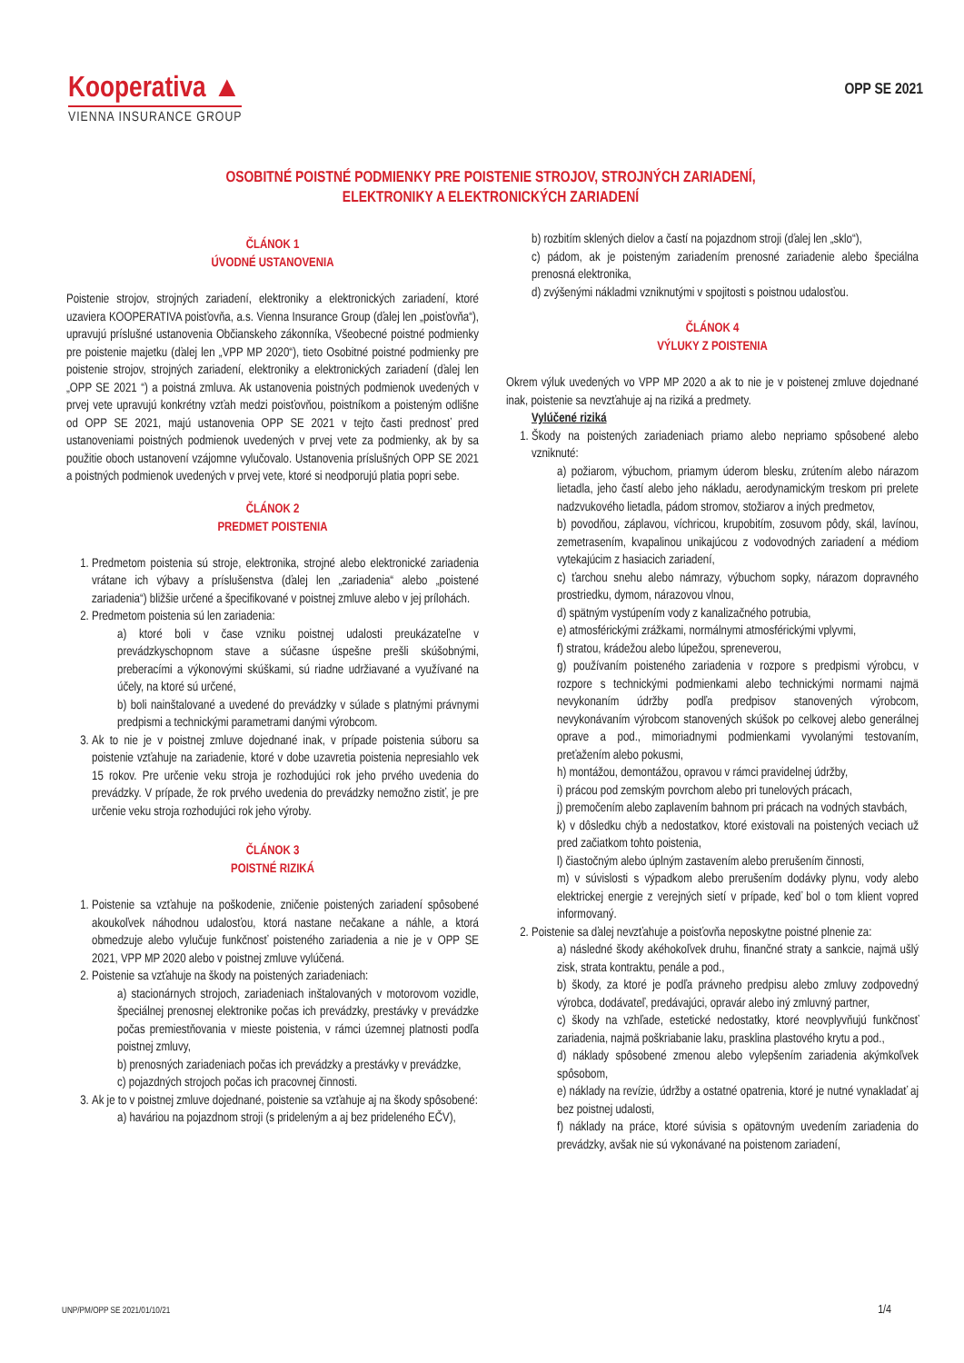Kooperativa ▲
VIENNA INSURANCE GROUP
OPP SE 2021
OSOBITNÉ POISTNÉ PODMIENKY PRE POISTENIE STROJOV, STROJNÝCH ZARIADENÍ, ELEKTRONIKY A ELEKTRONICKÝCH ZARIADENÍ
ČLÁNOK 1
ÚVODNÉ USTANOVENIA
Poistenie strojov, strojných zariadení, elektroniky a elektronických zariadení, ktoré uzaviera KOOPERATIVA poisťovňa, a.s. Vienna Insurance Group (ďalej len „poisťovňa“), upravujú príslušné ustanovenia Občianskeho zákonníka, Všeobecné poistné podmienky pre poistenie majetku (ďalej len „VPP MP 2020“), tieto Osobitné poistné podmienky pre poistenie strojov, strojných zariadení, elektroniky a elektronických zariadení (ďalej len „OPP SE 2021 “) a poistná zmluva. Ak ustanovenia poistných podmienok uvedených v prvej vete upravujú konkrétny vzťah medzi poisťovňou, poistníkom a poisteným odlišne od OPP SE 2021, majú ustanovenia OPP SE 2021 v tejto časti prednosť pred ustanoveniami poistných podmienok uvedených v prvej vete za podmienky, ak by sa použitie oboch ustanovení vzájomne vylučovalo. Ustanovenia príslušných OPP SE 2021 a poistných podmienok uvedených v prvej vete, ktoré si neodporujú platia popri sebe.
ČLÁNOK 2
PREDMET POISTENIA
1. Predmetom poistenia sú stroje, elektronika, strojné alebo elektronické zariadenia vrátane ich výbavy a príslušenstva (ďalej len „zariadenia“ alebo „poistené zariadenia“) bližšie určené a špecifikované v poistnej zmluve alebo v jej prílohách.
2. Predmetom poistenia sú len zariadenia:
a) ktoré boli v čase vzniku poistnej udalosti preukázateľne v prevádzkyschopnom stave a súčasne úspešne prešli skúšobnými, preberacími a výkonovými skúškami, sú riadne udržiavané a využívané na účely, na ktoré sú určené,
b) boli nainštalované a uvedené do prevádzky v súlade s platnými právnymi predpismi a technickými parametrami danými výrobcom.
3. Ak to nie je v poistnej zmluve dojednané inak, v prípade poistenia súboru sa poistenie vzťahuje na zariadenie, ktoré v dobe uzavretia poistenia nepresiahlo vek 15 rokov. Pre určenie veku stroja je rozhodujúci rok jeho prvého uvedenia do prevádzky. V prípade, že rok prvého uvedenia do prevádzky nemožno zistiť, je pre určenie veku stroja rozhodujúci rok jeho výroby.
ČLÁNOK 3
POISTNÉ RIZIKÁ
1. Poistenie sa vzťahuje na poškodenie, zničenie poistených zariadení spôsobené akoukoľvek náhodnou udalosťou, ktorá nastane nečakane a náhle, a ktorá obmedzuje alebo vylučuje funkčnosť poisteného zariadenia a nie je v OPP SE 2021, VPP MP 2020 alebo v poistnej zmluve vylúčená.
2. Poistenie sa vzťahuje na škody na poistených zariadeniach:
a) stacionárnych strojoch, zariadeniach inštalovaných v motorovom vozidle, špeciálnej prenosnej elektronike počas ich prevádzky, prestávky v prevádzke počas premiestňovania v mieste poistenia, v rámci územnej platnosti podľa poistnej zmluvy,
b) prenosných zariadeniach počas ich prevádzky a prestávky v prevádzke,
c) pojazdných strojoch počas ich pracovnej činnosti.
3. Ak je to v poistnej zmluve dojednané, poistenie sa vzťahuje aj na škody spôsobené:
a) haváriou na pojazdnom stroji (s prideleným a aj bez prideleného EČV),
b) rozbitím sklených dielov a častí na pojazdnom stroji (ďalej len „sklo“),
c) pádom, ak je poisteným zariadením prenosné zariadenie alebo špeciálna prenosná elektronika,
d) zvýšenými nákladmi vzniknutými v spojitosti s poistnou udalosťou.
ČLÁNOK 4
VÝLUKY Z POISTENIA
Okrem výluk uvedených vo VPP MP 2020 a ak to nie je v poistenej zmluve dojednané inak, poistenie sa nevzťahuje aj na riziká a predmety.
Vylúčené riziká
1. Škody na poistených zariadeniach priamo alebo nepriamo spôsobené alebo vzniknuté:
a) požiarom, výbuchom, priamym úderom blesku, zrútením alebo nárazom lietadla, jeho častí alebo jeho nákladu, aerodynamickým treskom pri prelete nadzvukového lietadla, pádom stromov, stožiarov a iných predmetov,
b) povodňou, záplavou, víchricou, krupobitím, zosuvom pôdy, skál, lavínou, zemetrasením, kvapalinou unikajúcou z vodovodných zariadení a médiom vytekajúcim z hasiacich zariadení,
c) ťarchou snehu alebo námrazy, výbuchom sopky, nárazom dopravného prostriedku, dymom, nárazovou vlnou,
d) spätným vystúpením vody z kanalizačného potrubia,
e) atmosférickými zrážkami, normálnymi atmosférickými vplyvmi,
f) stratou, krádežou alebo lúpežou, spreneverou,
g) používaním poisteného zariadenia v rozpore s predpismi výrobcu, v rozpore s technickými podmienkami alebo technickými normami najmä nevykonaním údržby podľa predpisov stanovených výrobcom, nevykonávaním výrobcom stanovených skúšok po celkovej alebo generálnej oprave a pod., mimoriadnymi podmienkami vyvolanými testovaním, preťažením alebo pokusmi,
h) montážou, demontážou, opravou v rámci pravidelnej údržby,
i) prácou pod zemským povrchom alebo pri tunelových prácach,
j) premočením alebo zaplavením bahnom pri prácach na vodných stavbách,
k) v dôsledku chýb a nedostatkov, ktoré existovali na poistených veciach už pred začiatkom tohto poistenia,
l) čiastočným alebo úplným zastavením alebo prerušením činnosti,
m) v súvislosti s výpadkom alebo prerušením dodávky plynu, vody alebo elektrickej energie z verejných sietí v prípade, keď bol o tom klient vopred informovaný.
2. Poistenie sa ďalej nevzťahuje a poisťovňa neposkytne poistné plnenie za:
a) následné škody akéhokoľvek druhu, finančné straty a sankcie, najmä ušlý zisk, strata kontraktu, penále a pod.,
b) škody, za ktoré je podľa právneho predpisu alebo zmluvy zodpovedný výrobca, dodávateľ, predávajúci, opravár alebo iný zmluvný partner,
c) škody na vzhľade, estetické nedostatky, ktoré neovplyvňujú funkčnosť zariadenia, najmä poškriabanie laku, prasklina plastového krytu a pod.,
d) náklady spôsobené zmenou alebo vylepšením zariadenia akýmkoľvek spôsobom,
e) náklady na revízie, údržby a ostatné opatrenia, ktoré je nutné vynakladať aj bez poistnej udalosti,
f) náklady na práce, ktoré súvisia s opätovným uvedením zariadenia do prevádzky, avšak nie sú vykonávané na poistenom zariadení,
UNP/PM/OPP SE 2021/01/10/21 1/4